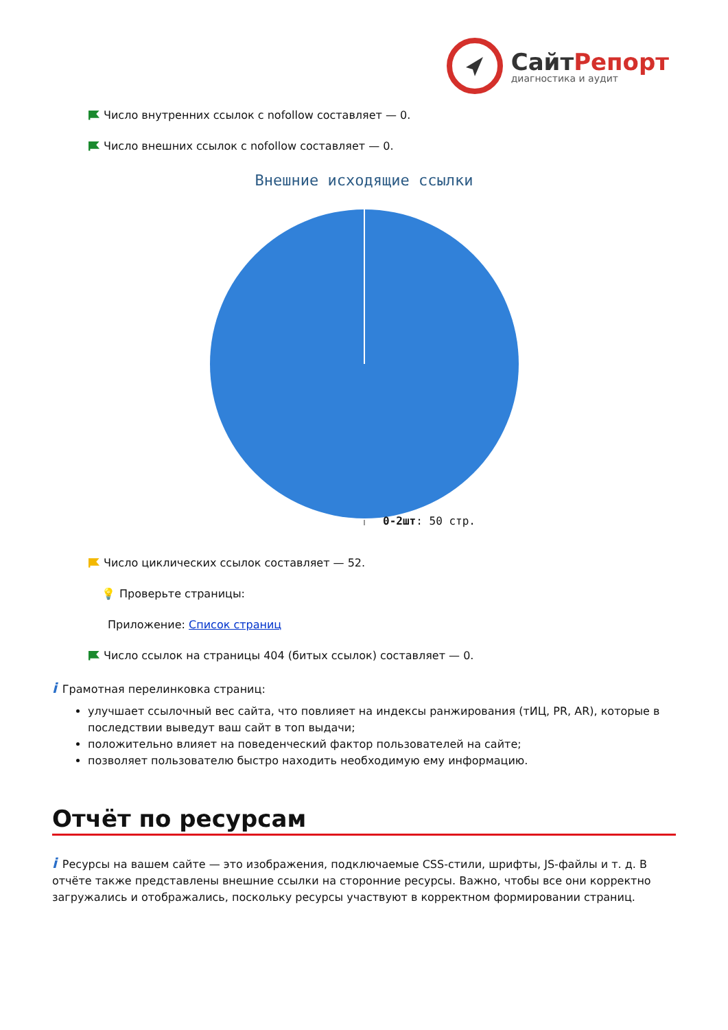СайтРепорт
диагностика и аудит
Число внутренних ссылок с nofollow составляет — 0.
Число внешних ссылок с nofollow составляет — 0.
Внешние исходящие ссылки
0-2шт: 50 стр.
Число циклических ссылок составляет — 52.
💡 Проверьте страницы:
Приложение: Список страниц
Число ссылок на страницы 404 (битых ссылок) составляет — 0.
i Грамотная перелинковка страниц:
улучшает ссылочный вес сайта, что повлияет на индексы ранжирования (тИЦ, PR, AR), которые в последствии выведут ваш сайт в топ выдачи;
положительно влияет на поведенческий фактор пользователей на сайте;
позволяет пользователю быстро находить необходимую ему информацию.
Отчёт по ресурсам
i Ресурсы на вашем сайте — это изображения, подключаемые CSS-стили, шрифты, JS-файлы и т. д. В отчёте также представлены внешние ссылки на сторонние ресурсы. Важно, чтобы все они корректно загружались и отображались, поскольку ресурсы участвуют в корректном формировании страниц.